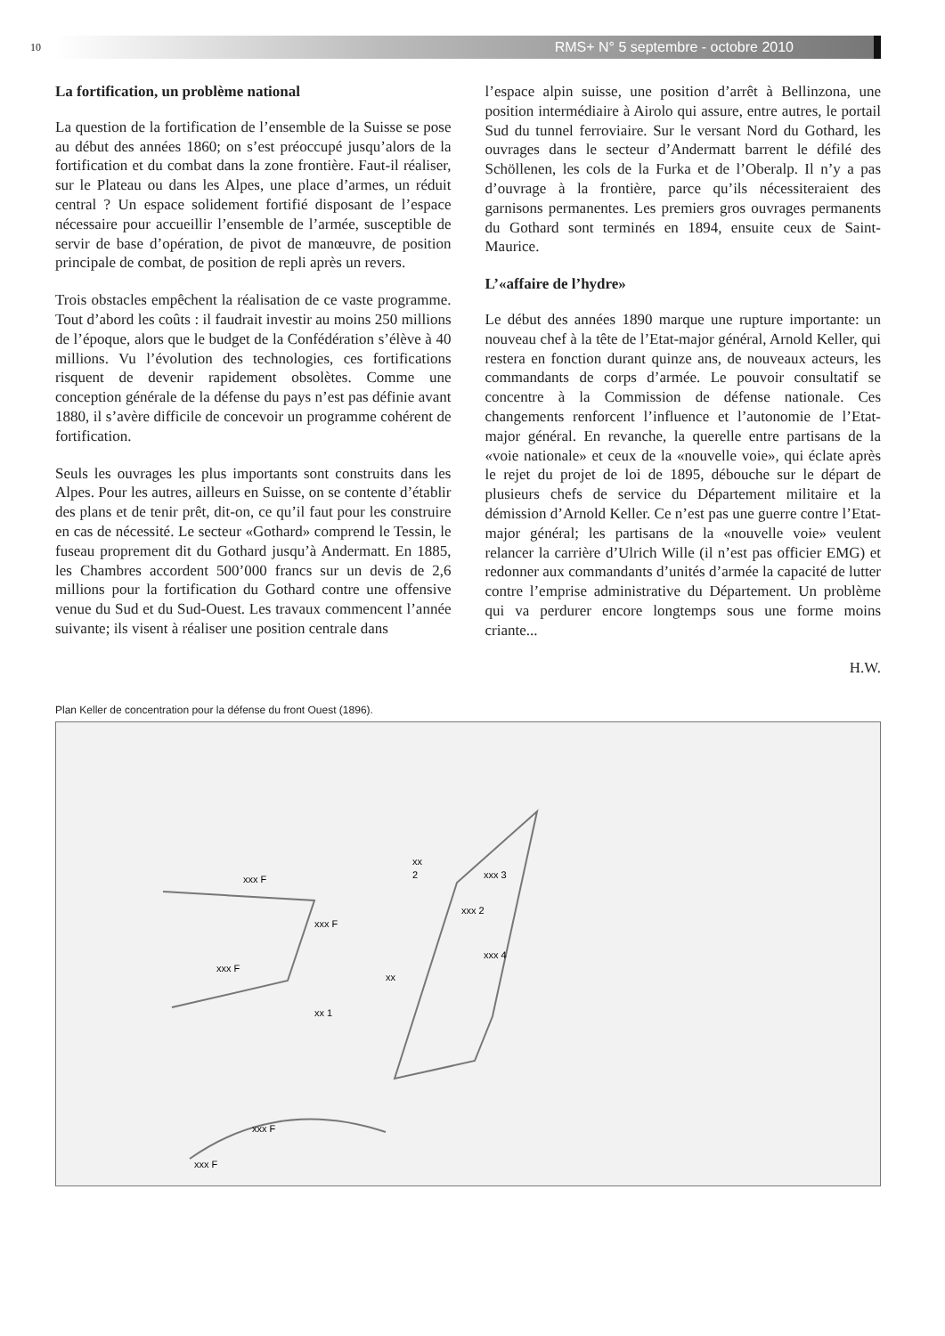10
RMS+ N° 5 septembre - octobre 2010
La fortification, un problème national
La question de la fortification de l’ensemble de la Suisse se pose au début des années 1860; on s’est préoccupé jusqu’alors de la fortification et du combat dans la zone frontière. Faut-il réaliser, sur le Plateau ou dans les Alpes, une place d’armes, un réduit central ? Un espace solidement fortifié disposant de l’espace nécessaire pour accueillir l’ensemble de l’armée, susceptible de servir de base d’opération, de pivot de manœuvre, de position principale de combat, de position de repli après un revers.
Trois obstacles empêchent la réalisation de ce vaste programme. Tout d’abord les coûts : il faudrait investir au moins 250 millions de l’époque, alors que le budget de la Confédération s’élève à 40 millions. Vu l’évolution des technologies, ces fortifications risquent de devenir rapidement obsolètes. Comme une conception générale de la défense du pays n’est pas définie avant 1880, il s’avère difficile de concevoir un programme cohérent de fortification.
Seuls les ouvrages les plus importants sont construits dans les Alpes. Pour les autres, ailleurs en Suisse, on se contente d’établir des plans et de tenir prêt, dit-on, ce qu’il faut pour les construire en cas de nécessité. Le secteur «Gothard» comprend le Tessin, le fuseau proprement dit du Gothard jusqu’à Andermatt. En 1885, les Chambres accordent 500’000 francs sur un devis de 2,6 millions pour la fortification du Gothard contre une offensive venue du Sud et du Sud-Ouest. Les travaux commencent l’année suivante; ils visent à réaliser une position centrale dans
l’espace alpin suisse, une position d’arrêt à Bellinzona, une position intermédiaire à Airolo qui assure, entre autres, le portail Sud du tunnel ferroviaire. Sur le versant Nord du Gothard, les ouvrages dans le secteur d’Andermatt barrent le défilé des Schöllenen, les cols de la Furka et de l’Oberalp. Il n’y a pas d’ouvrage à la frontière, parce qu’ils nécessiteraient des garnisons permanentes. Les premiers gros ouvrages permanents du Gothard sont terminés en 1894, ensuite ceux de Saint-Maurice.
L’«affaire de l’hydre»
Le début des années 1890 marque une rupture importante: un nouveau chef à la tête de l’Etat-major général, Arnold Keller, qui restera en fonction durant quinze ans, de nouveaux acteurs, les commandants de corps d’armée. Le pouvoir consultatif se concentre à la Commission de défense nationale. Ces changements renforcent l’influence et l’autonomie de l’Etat-major général. En revanche, la querelle entre partisans de la «voie nationale» et ceux de la «nouvelle voie», qui éclate après le rejet du projet de loi de 1895, débouche sur le départ de plusieurs chefs de service du Département militaire et la démission d’Arnold Keller. Ce n’est pas une guerre contre l’Etat-major général; les partisans de la «nouvelle voie» veulent relancer la carrière d’Ulrich Wille (il n’est pas officier EMG) et redonner aux commandants d’unités d’armée la capacité de lutter contre l’emprise administrative du Département. Un problème qui va perdurer encore longtemps sous une forme moins criante...
H.W.
Plan Keller de concentration pour la défense du front Ouest (1896).
xx
2
xxx 3
xxx 2
xxx 4
xxx F
xxx F
xxx F
xx
xx 1
xxx F
xxx F